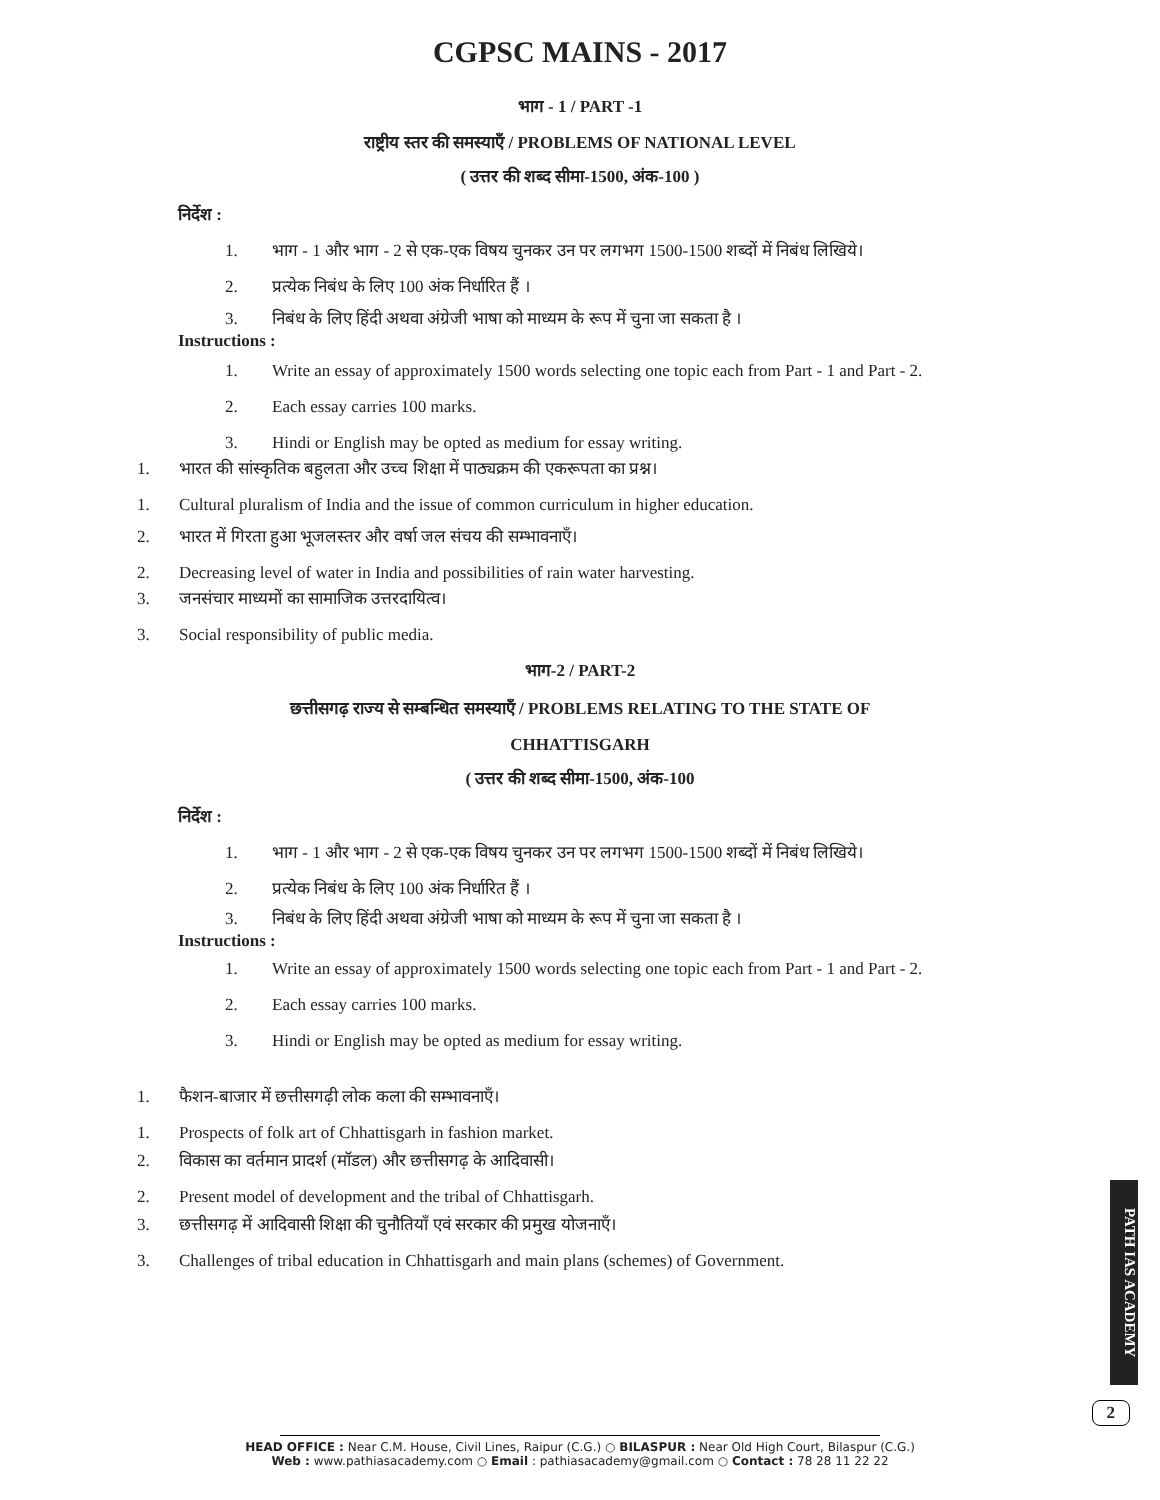CGPSC MAINS - 2017
भाग - 1 / PART -1
राष्ट्रीय स्तर की समस्याएँ / PROBLEMS OF NATIONAL LEVEL
( उत्तर की शब्द सीमा-1500, अंक-100 )
निर्देश :
1. भाग - 1 और भाग - 2 से एक-एक विषय चुनकर उन पर लगभग 1500-1500 शब्दों में निबंध लिखिये।
2. प्रत्येक निबंध के लिए 100 अंक निर्धारित हैं ।
3. निबंध के लिए हिंदी अथवा अंग्रेजी भाषा को माध्यम के रूप में चुना जा सकता है ।
Instructions :
1. Write an essay of approximately 1500 words selecting one topic each from Part - 1 and Part - 2.
2. Each essay carries 100 marks.
3. Hindi or English may be opted as medium for essay writing.
1. भारत की सांस्कृतिक बहुलता और उच्च शिक्षा में पाठ्यक्रम की एकरूपता का प्रश्न।
1. Cultural pluralism of India and the issue of common curriculum in higher education.
2. भारत में गिरता हुआ भूजलस्तर और वर्षा जल संचय की सम्भावनाएँ।
2. Decreasing level of water in India and possibilities of rain water harvesting.
3. जनसंचार माध्यमों का सामाजिक उत्तरदायित्व।
3. Social responsibility of public media.
भाग-2 / PART-2
छत्तीसगढ़ राज्य से सम्बन्धित समस्याएँ / PROBLEMS RELATING TO THE STATE OF
CHHATTISGARH
( उत्तर की शब्द सीमा-1500, अंक-100
निर्देश :
1. भाग - 1 और भाग - 2 से एक-एक विषय चुनकर उन पर लगभग 1500-1500 शब्दों में निबंध लिखिये।
2. प्रत्येक निबंध के लिए 100 अंक निर्धारित हैं ।
3. निबंध के लिए हिंदी अथवा अंग्रेजी भाषा को माध्यम के रूप में चुना जा सकता है ।
Instructions :
1. Write an essay of approximately 1500 words selecting one topic each from Part - 1 and Part - 2.
2. Each essay carries 100 marks.
3. Hindi or English may be opted as medium for essay writing.
1. फैशन-बाजार में छत्तीसगढ़ी लोक कला की सम्भावनाएँ।
1. Prospects of folk art of Chhattisgarh in fashion market.
2. विकास का वर्तमान प्रादर्श (मॉडल) और छत्तीसगढ़ के आदिवासी।
2. Present model of development and the tribal of Chhattisgarh.
3. छत्तीसगढ़ में आदिवासी शिक्षा की चुनौतियाँ एवं सरकार की प्रमुख योजनाएँ।
3. Challenges of tribal education in Chhattisgarh and main plans (schemes) of Government.
PATH IAS ACADEMY
2
HEAD OFFICE : Near C.M. House, Civil Lines, Raipur (C.G.) ○ BILASPUR : Near Old High Court, Bilaspur (C.G.)
Web : www.pathiasacademy.com ○ Email : pathiasacademy@gmail.com ○ Contact : 78 28 11 22 22